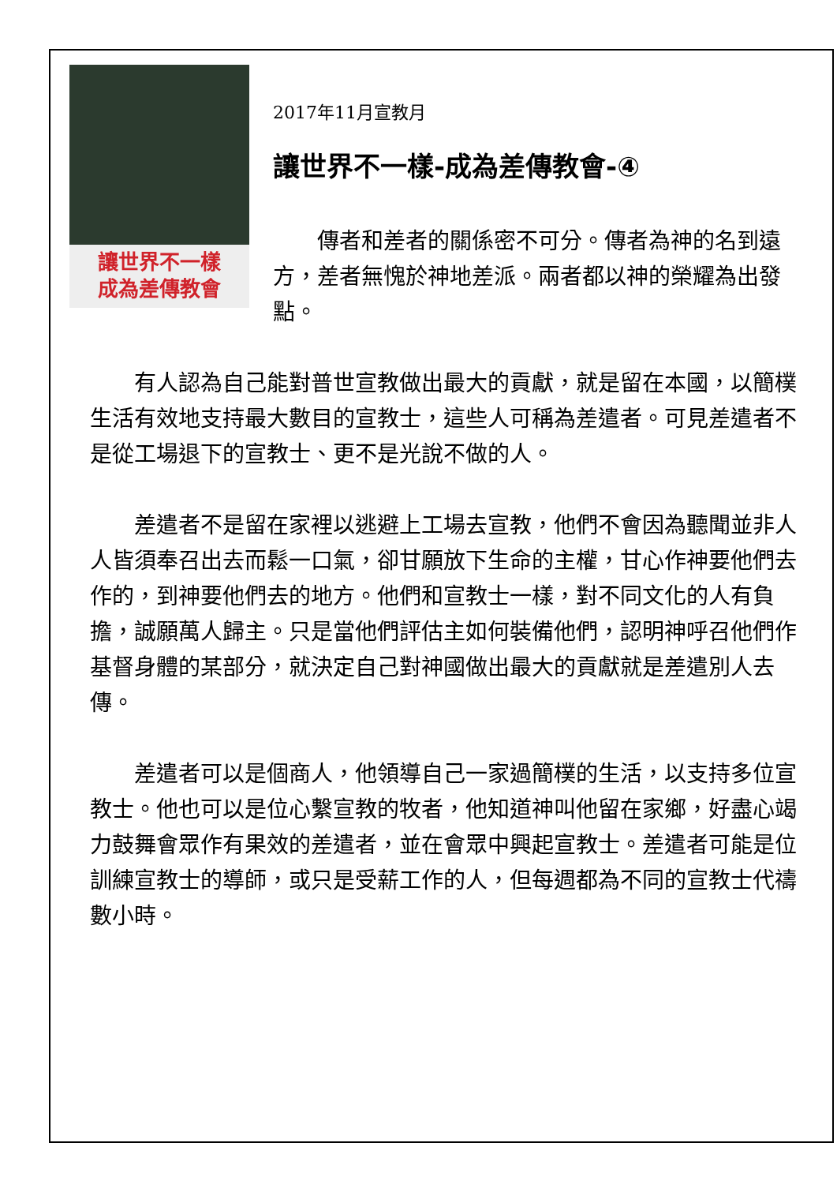讓世界不一樣
成為差傳教會
2017年11月宣教月
讓世界不一樣-成為差傳教會-④
傳者和差者的關係密不可分。傳者為神的名到遠方，差者無愧於神地差派。兩者都以神的榮耀為出發點。
有人認為自己能對普世宣教做出最大的貢獻，就是留在本國，以簡樸生活有效地支持最大數目的宣教士，這些人可稱為差遣者。可見差遣者不是從工場退下的宣教士、更不是光說不做的人。
差遣者不是留在家裡以逃避上工場去宣教，他們不會因為聽聞並非人人皆須奉召出去而鬆一口氣，卻甘願放下生命的主權，甘心作神要他們去作的，到神要他們去的地方。他們和宣教士一樣，對不同文化的人有負擔，誠願萬人歸主。只是當他們評估主如何裝備他們，認明神呼召他們作基督身體的某部分，就決定自己對神國做出最大的貢獻就是差遣別人去傳。
差遣者可以是個商人，他領導自己一家過簡樸的生活，以支持多位宣教士。他也可以是位心繫宣教的牧者，他知道神叫他留在家鄉，好盡心竭力鼓舞會眾作有果效的差遣者，並在會眾中興起宣教士。差遣者可能是位訓練宣教士的導師，或只是受薪工作的人，但每週都為不同的宣教士代禱數小時。